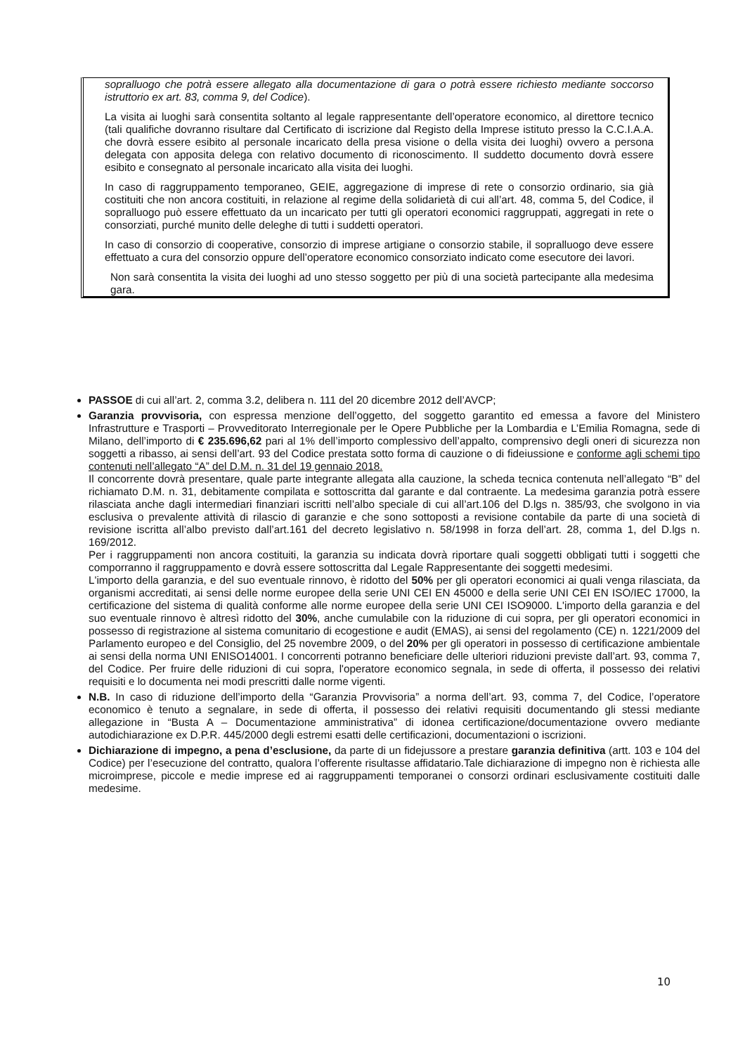sopralluogo che potrà essere allegato alla documentazione di gara o potrà essere richiesto mediante soccorso istruttorio ex art. 83, comma 9, del Codice).
La visita ai luoghi sarà consentita soltanto al legale rappresentante dell’operatore economico, al direttore tecnico (tali qualifiche dovranno risultare dal Certificato di iscrizione dal Registo della Imprese istituto presso la C.C.I.A.A. che dovrà essere esibito al personale incaricato della presa visione o della visita dei luoghi) ovvero a persona delegata con apposita delega con relativo documento di riconoscimento. Il suddetto documento dovrà essere esibito e consegnato al personale incaricato alla visita dei luoghi.
In caso di raggruppamento temporaneo, GEIE, aggregazione di imprese di rete o consorzio ordinario, sia già costituiti che non ancora costituiti, in relazione al regime della solidarietà di cui all’art. 48, comma 5, del Codice, il sopralluogo può essere effettuato da un incaricato per tutti gli operatori economici raggruppati, aggregati in rete o consorziati, purché munito delle deleghe di tutti i suddetti operatori.
In caso di consorzio di cooperative, consorzio di imprese artigiane o consorzio stabile, il sopralluogo deve essere effettuato a cura del consorzio oppure dell’operatore economico consorziato indicato come esecutore dei lavori.
Non sarà consentita la visita dei luoghi ad uno stesso soggetto per più di una società partecipante alla medesima gara.
PASSOE di cui all’art. 2, comma 3.2, delibera n. 111 del 20 dicembre 2012 dell’AVCP;
Garanzia provvisoria, con espressa menzione dell’oggetto, del soggetto garantito ed emessa a favore del Ministero Infrastrutture e Trasporti – Provveditorato Interregionale per le Opere Pubbliche per la Lombardia e L’Emilia Romagna, sede di Milano, dell’importo di € 235.696,62 pari al 1% dell’importo complessivo dell’appalto, comprensivo degli oneri di sicurezza non soggetti a ribasso, ai sensi dell’art. 93 del Codice prestata sotto forma di cauzione o di fideiussione e conforme agli schemi tipo contenuti nell’allegato “A” del D.M. n. 31 del 19 gennaio 2018.
Il concorrente dovrà presentare, quale parte integrante allegata alla cauzione, la scheda tecnica contenuta nell’allegato “B” del richiamato D.M. n. 31, debitamente compilata e sottoscritta dal garante e dal contraente. La medesima garanzia potrà essere rilasciata anche dagli intermediari finanziari iscritti nell’albo speciale di cui all’art.106 del D.lgs n. 385/93, che svolgono in via esclusiva o prevalente attività di rilascio di garanzie e che sono sottoposti a revisione contabile da parte di una società di revisione iscritta all’albo previsto dall’art.161 del decreto legislativo n. 58/1998 in forza dell’art. 28, comma 1, del D.lgs n. 169/2012.
Per i raggruppamenti non ancora costituiti, la garanzia su indicata dovrà riportare quali soggetti obbligati tutti i soggetti che comporranno il raggruppamento e dovrà essere sottoscritta dal Legale Rappresentante dei soggetti medesimi.
L'importo della garanzia, e del suo eventuale rinnovo, è ridotto del 50% per gli operatori economici ai quali venga rilasciata, da organismi accreditati, ai sensi delle norme europee della serie UNI CEI EN 45000 e della serie UNI CEI EN ISO/IEC 17000, la certificazione del sistema di qualità conforme alle norme europee della serie UNI CEI ISO9000. L'importo della garanzia e del suo eventuale rinnovo è altresì ridotto del 30%, anche cumulabile con la riduzione di cui sopra, per gli operatori economici in possesso di registrazione al sistema comunitario di ecogestione e audit (EMAS), ai sensi del regolamento (CE) n. 1221/2009 del Parlamento europeo e del Consiglio, del 25 novembre 2009, o del 20% per gli operatori in possesso di certificazione ambientale ai sensi della norma UNI ENISO14001. I concorrenti potranno beneficiare delle ulteriori riduzioni previste dall’art. 93, comma 7, del Codice. Per fruire delle riduzioni di cui sopra, l'operatore economico segnala, in sede di offerta, il possesso dei relativi requisiti e lo documenta nei modi prescritti dalle norme vigenti.
N.B. In caso di riduzione dell’importo della “Garanzia Provvisoria” a norma dell’art. 93, comma 7, del Codice, l’operatore economico è tenuto a segnalare, in sede di offerta, il possesso dei relativi requisiti documentando gli stessi mediante allegazione in “Busta A – Documentazione amministrativa” di idonea certificazione/documentazione ovvero mediante autodichiarazione ex D.P.R. 445/2000 degli estremi esatti delle certificazioni, documentazioni o iscrizioni.
Dichiarazione di impegno, a pena d’esclusione, da parte di un fidejussore a prestare garanzia definitiva (artt. 103 e 104 del Codice) per l’esecuzione del contratto, qualora l’offerente risultasse affidatario.Tale dichiarazione di impegno non è richiesta alle microimprese, piccole e medie imprese ed ai raggruppamenti temporanei o consorzi ordinari esclusivamente costituiti dalle medesime.
10